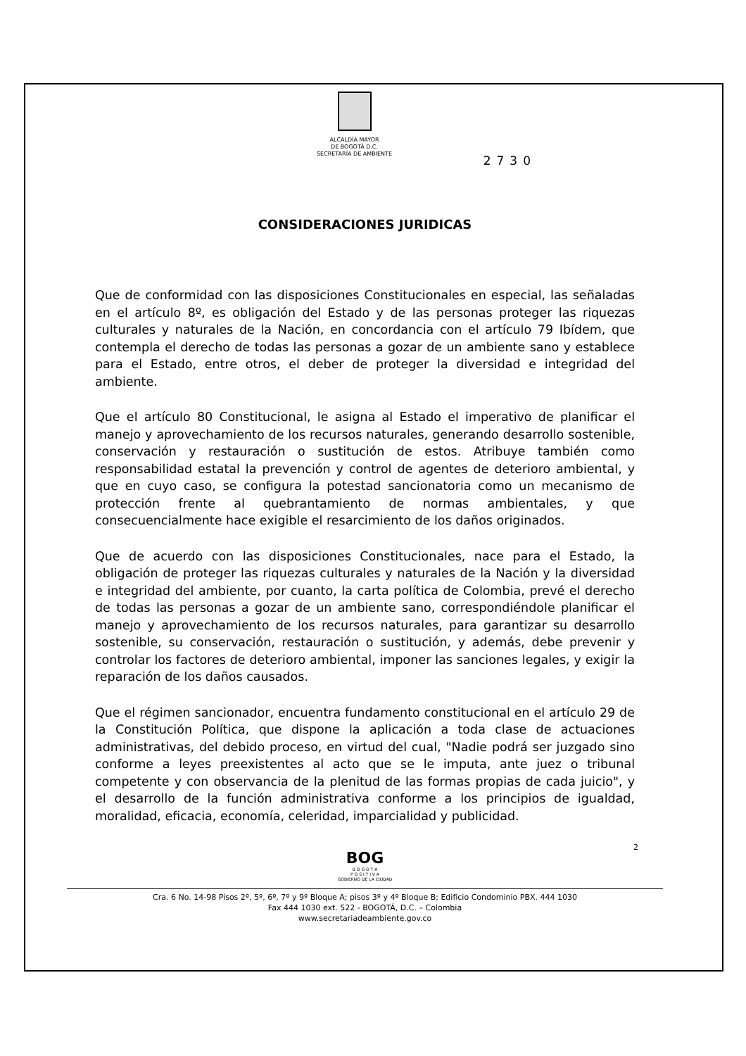ALCALDÍA MAYOR
DE BOGOTÁ D.C.
SECRETARÍA DE AMBIENTE
2730
CONSIDERACIONES JURIDICAS
Que de conformidad con las disposiciones Constitucionales en especial, las señaladas en el artículo 8º, es obligación del Estado y de las personas proteger las riquezas culturales y naturales de la Nación, en concordancia con el artículo 79 Ibídem, que contempla el derecho de todas las personas a gozar de un ambiente sano y establece para el Estado, entre otros, el deber de proteger la diversidad e integridad del ambiente.
Que el artículo 80 Constitucional, le asigna al Estado el imperativo de planificar el manejo y aprovechamiento de los recursos naturales, generando desarrollo sostenible, conservación y restauración o sustitución de estos. Atribuye también como responsabilidad estatal la prevención y control de agentes de deterioro ambiental, y que en cuyo caso, se configura la potestad sancionatoria como un mecanismo de protección frente al quebrantamiento de normas ambientales, y que consecuencialmente hace exigible el resarcimiento de los daños originados.
Que de acuerdo con las disposiciones Constitucionales, nace para el Estado, la obligación de proteger las riquezas culturales y naturales de la Nación y la diversidad e integridad del ambiente, por cuanto, la carta política de Colombia, prevé el derecho de todas las personas a gozar de un ambiente sano, correspondiéndole planificar el manejo y aprovechamiento de los recursos naturales, para garantizar su desarrollo sostenible, su conservación, restauración o sustitución, y además, debe prevenir y controlar los factores de deterioro ambiental, imponer las sanciones legales, y exigir la reparación de los daños causados.
Que el régimen sancionador, encuentra fundamento constitucional en el artículo 29 de la Constitución Política, que dispone la aplicación a toda clase de actuaciones administrativas, del debido proceso, en virtud del cual, "Nadie podrá ser juzgado sino conforme a leyes preexistentes al acto que se le imputa, ante juez o tribunal competente y con observancia de la plenitud de las formas propias de cada juicio", y el desarrollo de la función administrativa conforme a los principios de igualdad, moralidad, eficacia, economía, celeridad, imparcialidad y publicidad.
2
BOG
B O G O T Á
P O S I T I V A
GOBIERNO DE LA CIUDAD
Cra. 6 No. 14-98 Pisos 2º, 5º, 6º, 7º y 9º Bloque A; pisos 3º y 4º Bloque B; Edificio Condominio PBX. 444 1030
Fax 444 1030 ext. 522 - BOGOTÁ, D.C. – Colombia
www.secretariadeambiente.gov.co